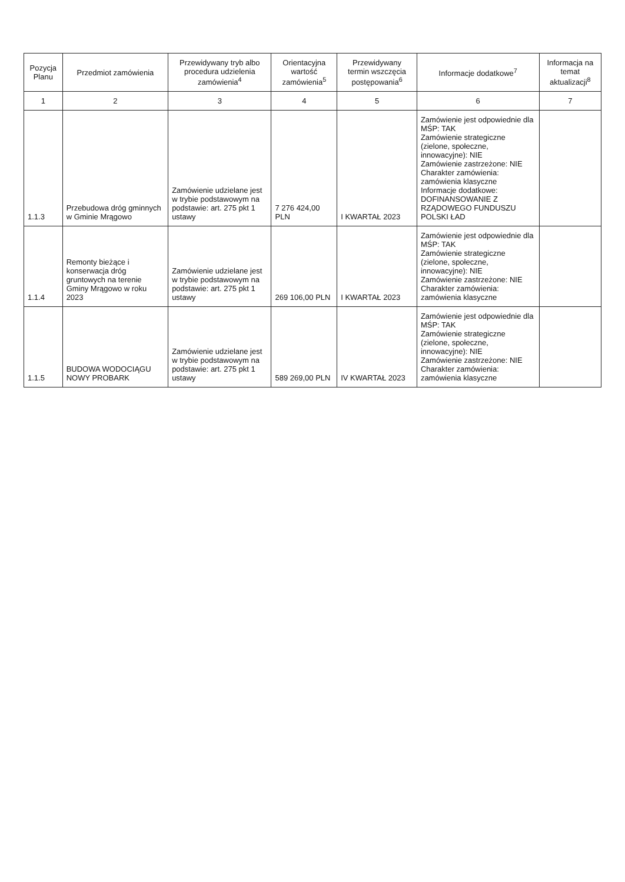| Pozycja Planu | Przedmiot zamówienia | Przewidywany tryb albo procedura udzielenia zamówienia<sup>4</sup> | Orientacyjna wartość zamówienia<sup>5</sup> | Przewidywany termin wszczęcia postępowania<sup>6</sup> | Informacje dodatkowe<sup>7</sup> | Informacja na temat aktualizacji<sup>8</sup> |
| --- | --- | --- | --- | --- | --- | --- |
| 1 | 2 | 3 | 4 | 5 | 6 | 7 |
| 1.1.3 | Przebudowa dróg gminnych w Gminie Mrągowo | Zamówienie udzielane jest w trybie podstawowym na podstawie: art. 275 pkt 1 ustawy | 7 276 424,00 PLN | I KWARTAŁ 2023 | Zamówienie jest odpowiednie dla MŚP: TAK Zamówienie strategiczne (zielone, społeczne, innowacyjne): NIE Zamówienie zastrzeżone: NIE Charakter zamówienia: zamówienia klasyczne Informacje dodatkowe: DOFINANSOWANIE Z RZĄDOWEGO FUNDUSZU POLSKI ŁAD | |
| 1.1.4 | Remonty bieżące i konserwacja dróg gruntowych na terenie Gminy Mrągowo w roku 2023 | Zamówienie udzielane jest w trybie podstawowym na podstawie: art. 275 pkt 1 ustawy | 269 106,00 PLN | I KWARTAŁ 2023 | Zamówienie jest odpowiednie dla MŚP: TAK Zamówienie strategiczne (zielone, społeczne, innowacyjne): NIE Zamówienie zastrzeżone: NIE Charakter zamówienia: zamówienia klasyczne | |
| 1.1.5 | BUDOWA WODOCIĄGU NOWY PROBARK | Zamówienie udzielane jest w trybie podstawowym na podstawie: art. 275 pkt 1 ustawy | 589 269,00 PLN | IV KWARTAŁ 2023 | Zamówienie jest odpowiednie dla MŚP: TAK Zamówienie strategiczne (zielone, społeczne, innowacyjne): NIE Zamówienie zastrzeżone: NIE Charakter zamówienia: zamówienia klasyczne | |